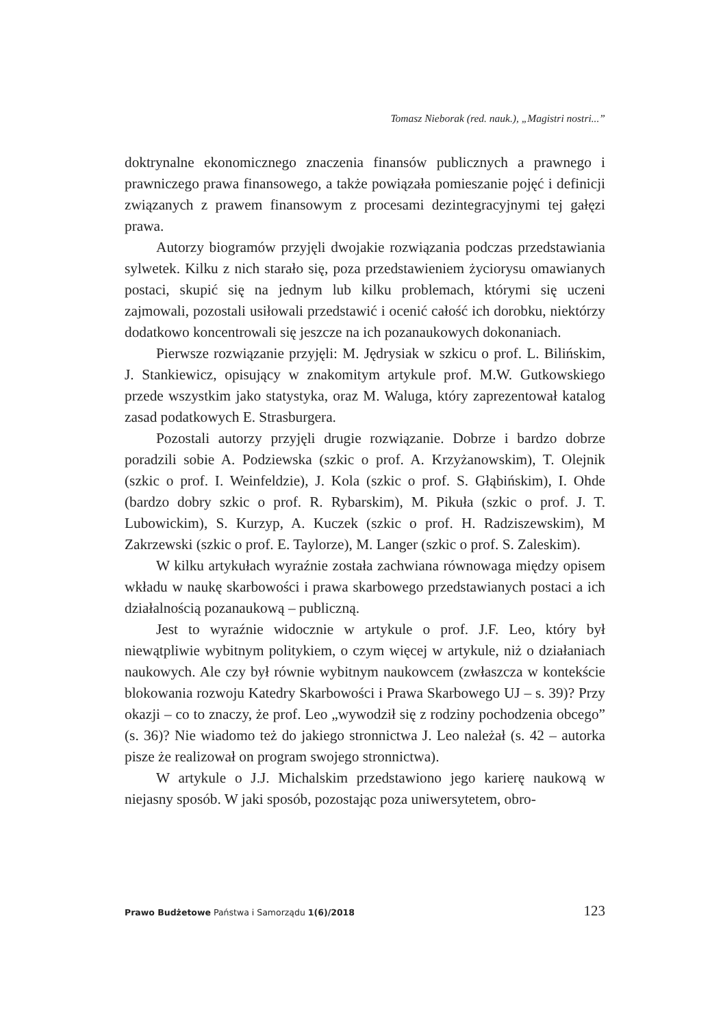Tomasz Nieborak (red. nauk.), „Magistri nostri...”
doktrynalne ekonomicznego znaczenia finansów publicznych a prawnego i prawniczego prawa finansowego, a także powiązała pomieszanie pojęć i definicji związanych z prawem finansowym z procesami dezintegracyjnymi tej gałęzi prawa.
Autorzy biogramów przyjęli dwojakie rozwiązania podczas przedstawiania sylwetek. Kilku z nich starało się, poza przedstawieniem życiorysu omawianych postaci, skupić się na jednym lub kilku problemach, którymi się uczeni zajmowali, pozostali usiłowali przedstawić i ocenić całość ich dorobku, niektórzy dodatkowo koncentrowali się jeszcze na ich pozanaukowych dokonaniach.
Pierwsze rozwiązanie przyjęli: M. Jędrysiak w szkicu o prof. L. Bilińskim, J. Stankiewicz, opisujący w znakomitym artykule prof. M.W. Gutkowskiego przede wszystkim jako statystyka, oraz M. Waluga, który zaprezentował katalog zasad podatkowych E. Strasburgera.
Pozostali autorzy przyjęli drugie rozwiązanie. Dobrze i bardzo dobrze poradzili sobie A. Podziewska (szkic o prof. A. Krzyżanowskim), T. Olejnik (szkic o prof. I. Weinfeldzie), J. Kola (szkic o prof. S. Głąbińskim), I. Ohde (bardzo dobry szkic o prof. R. Rybarskim), M. Pikuła (szkic o prof. J. T. Lubowickim), S. Kurzyp, A. Kuczek (szkic o prof. H. Radziszewskim), M Zakrzewski (szkic o prof. E. Taylorze), M. Langer (szkic o prof. S. Zaleskim).
W kilku artykułach wyraźnie została zachwiana równowaga między opisem wkładu w naukę skarbowości i prawa skarbowego przedstawianych postaci a ich działalnością pozanaukową – publiczną.
Jest to wyraźnie widocznie w artykule o prof. J.F. Leo, który był niewątpliwie wybitnym politykiem, o czym więcej w artykule, niż o działaniach naukowych. Ale czy był równie wybitnym naukowcem (zwłaszcza w kontekście blokowania rozwoju Katedry Skarbowości i Prawa Skarbowego UJ – s. 39)? Przy okazji – co to znaczy, że prof. Leo „wywodził się z rodziny pochodzenia obcego” (s. 36)? Nie wiadomo też do jakiego stronnictwa J. Leo należał (s. 42 – autorka pisze że realizował on program swojego stronnictwa).
W artykule o J.J. Michalskim przedstawiono jego karierę naukową w niejasny sposób. W jaki sposób, pozostając poza uniwersytetem, obro-
Prawo Budżetowe Państwa i Samorządu 1(6)/2018 123